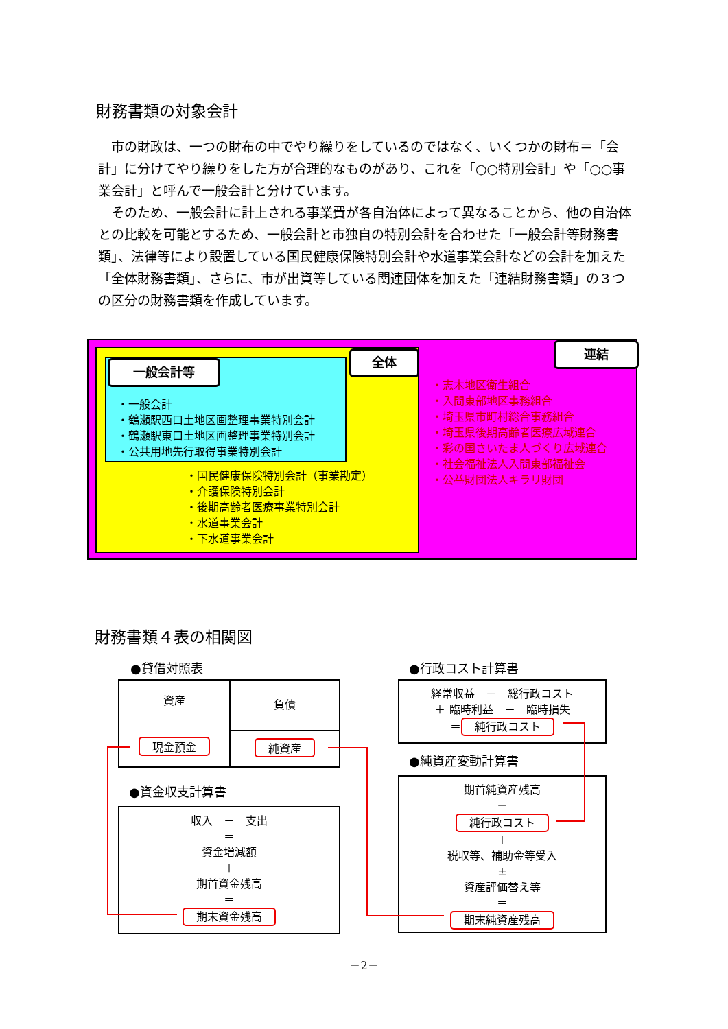財務書類の対象会計
市の財政は、一つの財布の中でやり繰りをしているのではなく、いくつかの財布＝「会計」に分けてやり繰りをした方が合理的なものがあり、これを「○○特別会計」や「○○事業会計」と呼んで一般会計と分けています。
そのため、一般会計に計上される事業費が各自治体によって異なることから、他の自治体との比較を可能とするため、一般会計と市独自の特別会計を合わせた「一般会計等財務書類」、法律等により設置している国民健康保険特別会計や水道事業会計などの会計を加えた「全体財務書類」、さらに、市が出資等している関連団体を加えた「連結財務書類」の３つの区分の財務書類を作成しています。
一般会計等
・一般会計
・鶴瀬駅西口土地区画整理事業特別会計
・鶴瀬駅東口土地区画整理事業特別会計
・公共用地先行取得事業特別会計
全体
・国民健康保険特別会計（事業勘定）
・介護保険特別会計
・後期高齢者医療事業特別会計
・水道事業会計
・下水道事業会計
連結
・志木地区衛生組合
・入間東部地区事務組合
・埼玉県市町村総合事務組合
・埼玉県後期高齢者医療広域連合
・彩の国さいたま人づくり広域連合
・社会福祉法人入間東部福祉会
・公益財団法人キラリ財団
財務書類４表の相関図
●貸借対照表
資産
現金預金
負債
純資産
●資金収支計算書
収入　－　支出
＝
資金増減額
＋
期首資金残高
＝
期末資金残高
●行政コスト計算書
経常収益　－　総行政コスト
＋ 臨時利益　－　臨時損失
＝ 純行政コスト
●純資産変動計算書
期首純資産残高
－
純行政コスト
＋
税収等、補助金等受入
±
資産評価替え等
＝
期末純資産残高
－2－